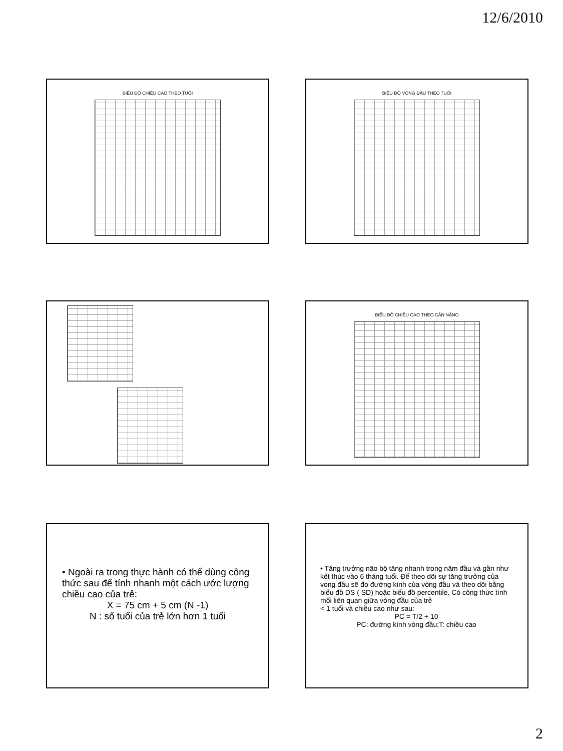12/6/2010
BIỂU ĐỒ CHIỀU CAO THEO TUỔI BIỂU ĐỒ VÒNG ĐẦU THEO TUỔI
BIỂU ĐỒ CHIỀU CAO THEO CÂN NẶNG
• Ngoài ra trong thực hành có thể dùng công thức sau để tính nhanh một cách ước lượng chiều cao của trẻ:
X = 75 cm + 5 cm (N -1)
N : số tuổi của trẻ lớn hơn 1 tuổi
• Tăng trưởng não bộ tăng nhanh trong năm đầu và gần như kết thúc vào 6 tháng tuổi. Để theo dõi sự tăng trưởng của vòng đầu sẽ đo đường kính của vòng đầu và theo dõi bằng biểu đồ DS ( SD) hoặc biểu đồ percentile. Có công thức tính mối liên quan giữa vòng đầu của trẻ
< 1 tuổi và chiều cao như sau:
PC = T/2 + 10
PC: đường kính vòng đầu;T: chiều cao
2